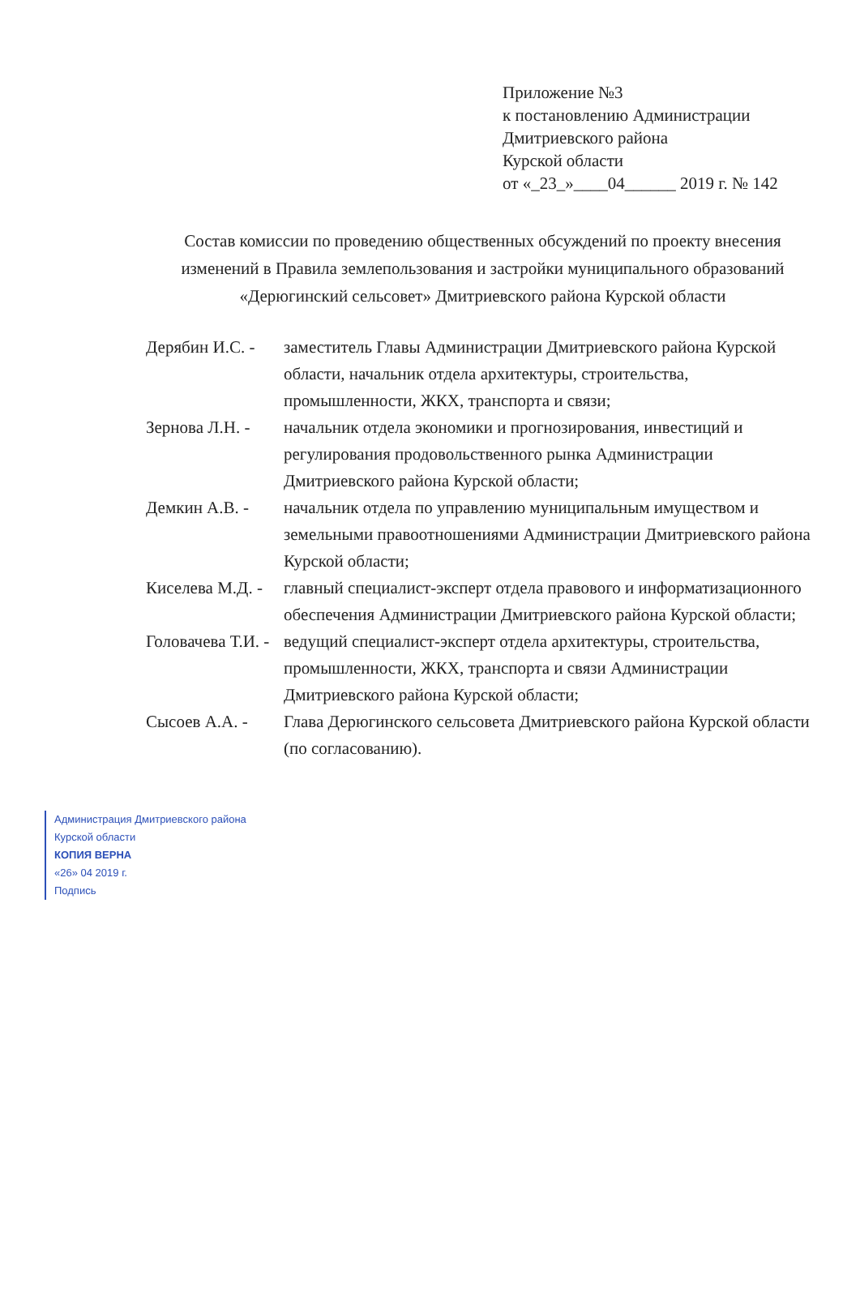Приложение №3
к постановлению Администрации
Дмитриевского района
Курской области
от «_23_»____04______ 2019 г. № 142
Состав комиссии по проведению общественных обсуждений по проекту внесения изменений в Правила землепользования и застройки муниципального образований «Дерюгинский сельсовет» Дмитриевского района Курской области
| Дерябин И.С. - | заместитель Главы Администрации Дмитриевского района Курской области, начальник отдела архитектуры, строительства, промышленности, ЖКХ, транспорта и связи; |
| Зернова Л.Н. - | начальник отдела экономики и прогнозирования, инвестиций и регулирования продовольственного рынка Администрации Дмитриевского района Курской области; |
| Демкин А.В. - | начальник отдела по управлению муниципальным имуществом и земельными правоотношениями Администрации Дмитриевского района Курской области; |
| Киселева М.Д. - | главный специалист-эксперт отдела правового и информатизационного обеспечения Администрации Дмитриевского района Курской области; |
| Головачева Т.И. - | ведущий специалист-эксперт отдела архитектуры, строительства, промышленности, ЖКХ, транспорта и связи Администрации Дмитриевского района Курской области; |
| Сысоев А.А. - | Глава Дерюгинского сельсовета Дмитриевского района Курской области (по согласованию). |
Администрация Дмитриевского района
Курской области
КОПИЯ ВЕРНА
«26» 04 2019 г.
Подпись